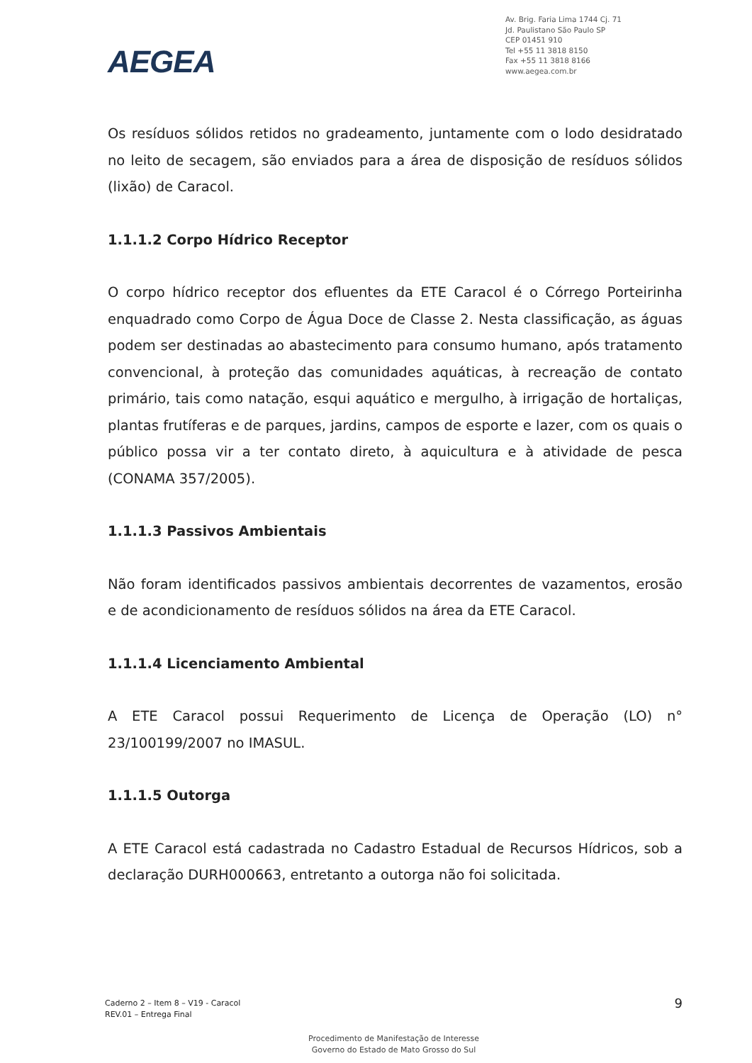AEGEA
Av. Brig. Faria Lima 1744 Cj. 71
Jd. Paulistano São Paulo SP
CEP 01451 910
Tel +55 11 3818 8150
Fax +55 11 3818 8166
www.aegea.com.br
Os resíduos sólidos retidos no gradeamento, juntamente com o lodo desidratado no leito de secagem, são enviados para a área de disposição de resíduos sólidos (lixão) de Caracol.
1.1.1.2 Corpo Hídrico Receptor
O corpo hídrico receptor dos efluentes da ETE Caracol é o Córrego Porteirinha enquadrado como Corpo de Água Doce de Classe 2. Nesta classificação, as águas podem ser destinadas ao abastecimento para consumo humano, após tratamento convencional, à proteção das comunidades aquáticas, à recreação de contato primário, tais como natação, esqui aquático e mergulho, à irrigação de hortaliças, plantas frutíferas e de parques, jardins, campos de esporte e lazer, com os quais o público possa vir a ter contato direto, à aquicultura e à atividade de pesca (CONAMA 357/2005).
1.1.1.3 Passivos Ambientais
Não foram identificados passivos ambientais decorrentes de vazamentos, erosão e de acondicionamento de resíduos sólidos na área da ETE Caracol.
1.1.1.4 Licenciamento Ambiental
A ETE Caracol possui Requerimento de Licença de Operação (LO) n° 23/100199/2007 no IMASUL.
1.1.1.5 Outorga
A ETE Caracol está cadastrada no Cadastro Estadual de Recursos Hídricos, sob a declaração DURH000663, entretanto a outorga não foi solicitada.
Caderno 2 – Item 8 – V19 - Caracol
REV.01 – Entrega Final
9
Procedimento de Manifestação de Interesse
Governo do Estado de Mato Grosso do Sul